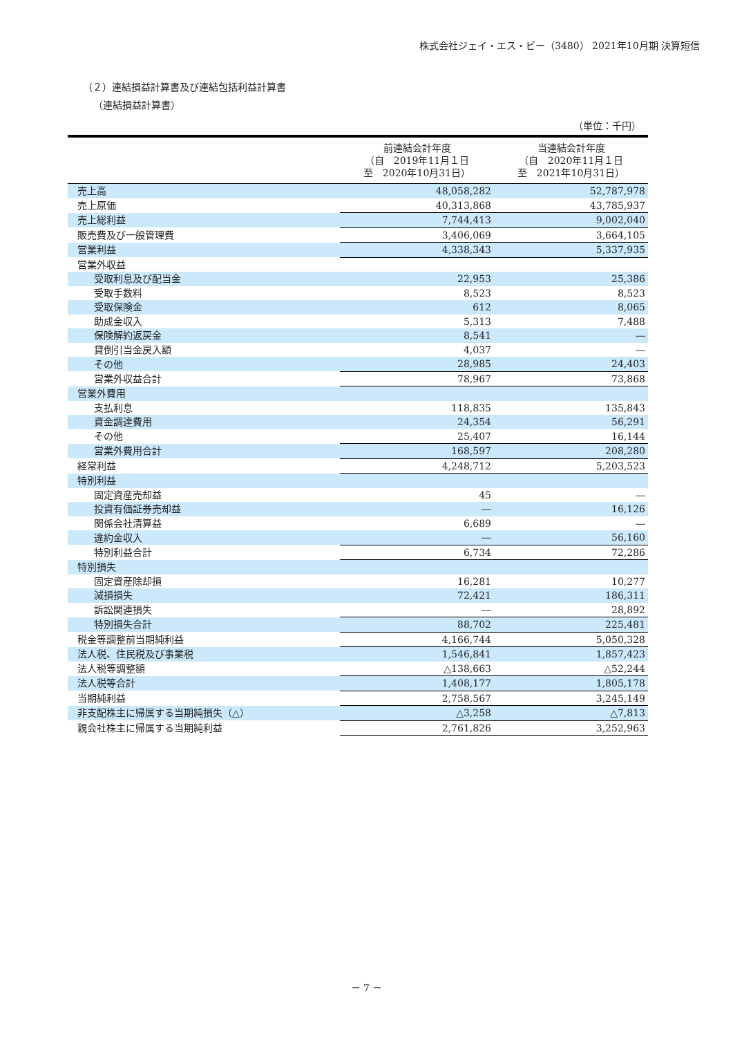株式会社ジェイ・エス・ビー（3480） 2021年10月期 決算短信
（２）連結損益計算書及び連結包括利益計算書
（連結損益計算書）
（単位：千円）
| | 前連結会計年度 （自 2019年11月１日 至 2020年10月31日） | 当連結会計年度 （自 2020年11月１日 至 2021年10月31日） |
| --- | --- | --- |
| 売上高 | 48,058,282 | 52,787,978 |
| 売上原価 | 40,313,868 | 43,785,937 |
| 売上総利益 | 7,744,413 | 9,002,040 |
| 販売費及び一般管理費 | 3,406,069 | 3,664,105 |
| 営業利益 | 4,338,343 | 5,337,935 |
| 営業外収益 | | |
| 受取利息及び配当金 | 22,953 | 25,386 |
| 受取手数料 | 8,523 | 8,523 |
| 受取保険金 | 612 | 8,065 |
| 助成金収入 | 5,313 | 7,488 |
| 保険解約返戻金 | 8,541 | ― |
| 貸倒引当金戻入額 | 4,037 | ― |
| その他 | 28,985 | 24,403 |
| 営業外収益合計 | 78,967 | 73,868 |
| 営業外費用 | | |
| 支払利息 | 118,835 | 135,843 |
| 資金調達費用 | 24,354 | 56,291 |
| その他 | 25,407 | 16,144 |
| 営業外費用合計 | 168,597 | 208,280 |
| 経常利益 | 4,248,712 | 5,203,523 |
| 特別利益 | | |
| 固定資産売却益 | 45 | ― |
| 投資有価証券売却益 | ― | 16,126 |
| 関係会社清算益 | 6,689 | ― |
| 違約金収入 | ― | 56,160 |
| 特別利益合計 | 6,734 | 72,286 |
| 特別損失 | | |
| 固定資産除却損 | 16,281 | 10,277 |
| 減損損失 | 72,421 | 186,311 |
| 訴訟関連損失 | ― | 28,892 |
| 特別損失合計 | 88,702 | 225,481 |
| 税金等調整前当期純利益 | 4,166,744 | 5,050,328 |
| 法人税、住民税及び事業税 | 1,546,841 | 1,857,423 |
| 法人税等調整額 | △138,663 | △52,244 |
| 法人税等合計 | 1,408,177 | 1,805,178 |
| 当期純利益 | 2,758,567 | 3,245,149 |
| 非支配株主に帰属する当期純損失（△） | △3,258 | △7,813 |
| 親会社株主に帰属する当期純利益 | 2,761,826 | 3,252,963 |
－ 7 －